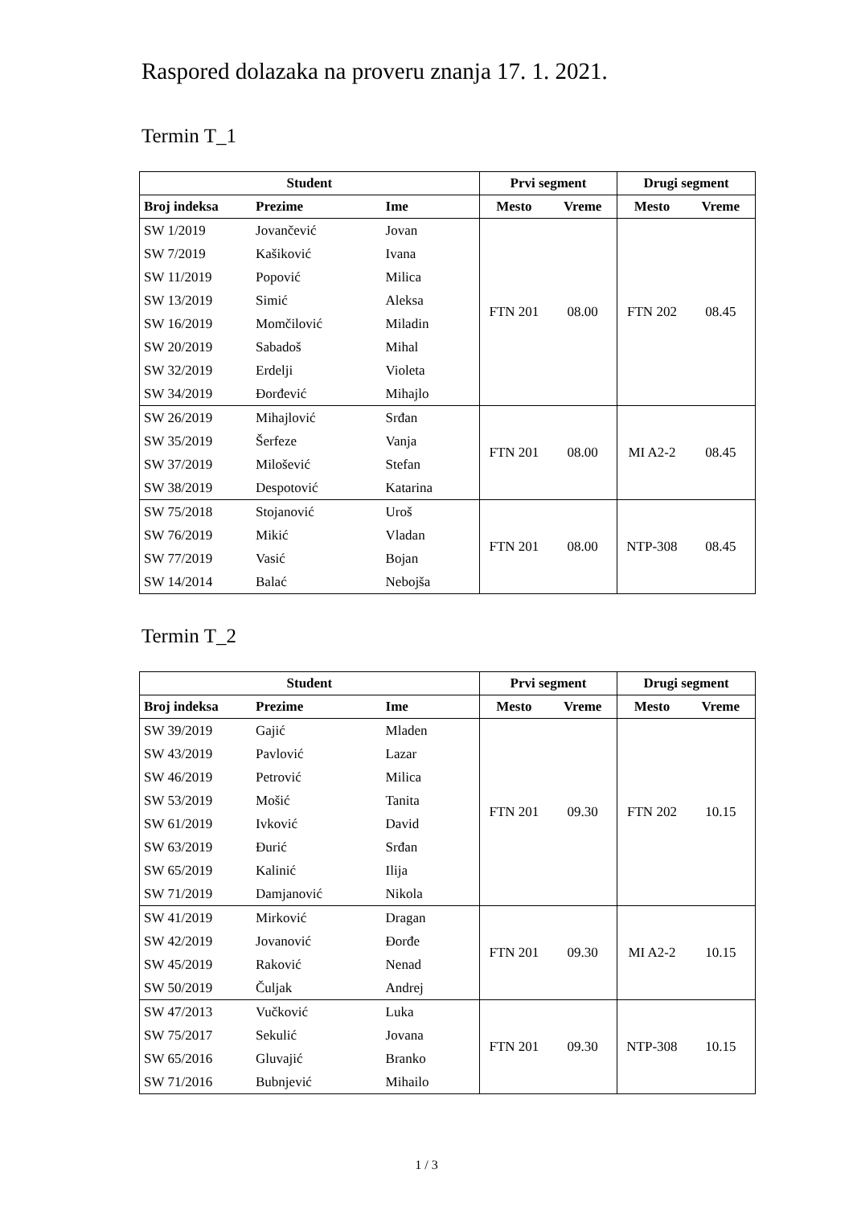Raspored dolazaka na proveru znanja 17. 1. 2021.
Termin T_1
| Student | | | Prvi segment | | Drugi segment | |
| --- | --- | --- | --- | --- | --- | --- |
| Broj indeksa | Prezime | Ime | Mesto | Vreme | Mesto | Vreme |
| SW 1/2019 | Jovančević | Jovan | FTN 201 | 08.00 | FTN 202 | 08.45 |
| SW 7/2019 | Kašiković | Ivana | | | | |
| SW 11/2019 | Popović | Milica | | | | |
| SW 13/2019 | Simić | Aleksa | | | | |
| SW 16/2019 | Momčilović | Miladin | | | | |
| SW 20/2019 | Sabadoš | Mihal | | | | |
| SW 32/2019 | Erdelji | Violeta | | | | |
| SW 34/2019 | Đorđević | Mihajlo | | | | |
| SW 26/2019 | Mihajlović | Srđan | FTN 201 | 08.00 | MI A2-2 | 08.45 |
| SW 35/2019 | Šerfeze | Vanja | | | | |
| SW 37/2019 | Milošević | Stefan | | | | |
| SW 38/2019 | Despotović | Katarina | | | | |
| SW 75/2018 | Stojanović | Uroš | FTN 201 | 08.00 | NTP-308 | 08.45 |
| SW 76/2019 | Mikić | Vladan | | | | |
| SW 77/2019 | Vasić | Bojan | | | | |
| SW 14/2014 | Balać | Nebojša | | | | |
Termin T_2
| Student | | | Prvi segment | | Drugi segment | |
| --- | --- | --- | --- | --- | --- | --- |
| Broj indeksa | Prezime | Ime | Mesto | Vreme | Mesto | Vreme |
| SW 39/2019 | Gajić | Mladen | FTN 201 | 09.30 | FTN 202 | 10.15 |
| SW 43/2019 | Pavlović | Lazar | | | | |
| SW 46/2019 | Petrović | Milica | | | | |
| SW 53/2019 | Mošić | Tanita | | | | |
| SW 61/2019 | Ivković | David | | | | |
| SW 63/2019 | Đurić | Srđan | | | | |
| SW 65/2019 | Kalinić | Ilija | | | | |
| SW 71/2019 | Damjanović | Nikola | | | | |
| SW 41/2019 | Mirković | Dragan | FTN 201 | 09.30 | MI A2-2 | 10.15 |
| SW 42/2019 | Jovanović | Đorđe | | | | |
| SW 45/2019 | Raković | Nenad | | | | |
| SW 50/2019 | Čuljak | Andrej | | | | |
| SW 47/2013 | Vučković | Luka | FTN 201 | 09.30 | NTP-308 | 10.15 |
| SW 75/2017 | Sekulić | Jovana | | | | |
| SW 65/2016 | Gluvajić | Branko | | | | |
| SW 71/2016 | Bubnjević | Mihailo | | | | |
1 / 3